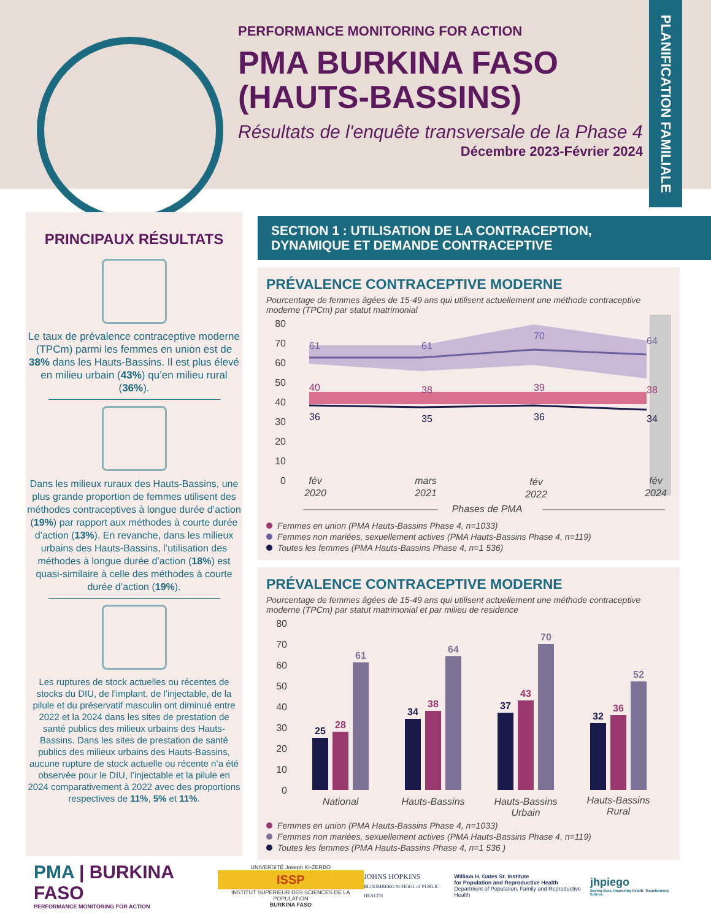PERFORMANCE MONITORING FOR ACTION
PMA BURKINA FASO (HAUTS-BASSINS)
Résultats de l'enquête transversale de la Phase 4
Décembre 2023-Février 2024
PLANIFICATION FAMILIALE
PRINCIPAUX RÉSULTATS
Le taux de prévalence contraceptive moderne (TPCm) parmi les femmes en union est de 38% dans les Hauts-Bassins. Il est plus élevé en milieu urbain (43%) qu’en milieu rural (36%).
Dans les milieux ruraux des Hauts-Bassins, une plus grande proportion de femmes utilisent des méthodes contraceptives à longue durée d’action (19%) par rapport aux méthodes à courte durée d’action (13%). En revanche, dans les milieux urbains des Hauts-Bassins, l’utilisation des méthodes à longue durée d’action (18%) est quasi-similaire à celle des méthodes à courte durée d’action (19%).
Les ruptures de stock actuelles ou récentes de stocks du DIU, de l’implant, de l’injectable, de la pilule et du préservatif masculin ont diminué entre 2022 et la 2024 dans les sites de prestation de santé publics des milieux urbains des Hauts-Bassins. Dans les sites de prestation de santé publics des milieux urbains des Hauts-Bassins, aucune rupture de stock actuelle ou récente n’a été observée pour le DIU, l’injectable et la pilule en 2024 comparativement à 2022 avec des proportions respectives de 11%, 5% et 11%.
SECTION 1 : UTILISATION DE LA CONTRACEPTION,
DYNAMIQUE ET DEMANDE CONTRACEPTIVE
PRÉVALENCE CONTRACEPTIVE MODERNE
Pourcentage de femmes âgées de 15-49 ans qui utilisent actuellement une méthode contraceptive moderne (TPCm) par statut matrimonial
80
70
60
50
40
30
20
10
0
61
61
70
64
40
38
39
38
36
35
36
34
fév
2020
mars
2021
fév
2022
fév
2024
Phases de PMA
Femmes en union (PMA Hauts-Bassins Phase 4, n=1033)
Femmes non mariées, sexuellement actives (PMA Hauts-Bassins Phase 4, n=119)
Toutes les femmes (PMA Hauts-Bassins Phase 4, n=1 536)
PRÉVALENCE CONTRACEPTIVE MODERNE
Pourcentage de femmes âgées de 15-49 ans qui utilisent actuellement une méthode contraceptive moderne (TPCm) par statut matrimonial et par milieu de residence
80
70
60
50
40
30
20
10
0
25
28
61
34
38
64
37
43
70
32
36
52
National
Hauts-Bassins
Hauts-Bassins
Urbain
Hauts-Bassins
Rural
Femmes en union (PMA Hauts-Bassins Phase 4, n=1033)
Femmes non mariées, sexuellement actives (PMA Hauts-Bassins Phase 4, n=119)
Toutes les femmes (PMA Hauts-Bassins Phase 4, n=1 536 )
PMA | BURKINA FASO
PERFORMANCE MONITORING FOR ACTION
UNIVERSITÉ Joseph KI-ZERBO
ISSP
INSTITUT SUPERIEUR DES SCIENCES DE LA POPULATION
BURKINA FASO
JOHNS HOPKINS
BLOOMBERG SCHOOL of PUBLIC HEALTH
William H. Gates Sr. Institute
for Population and Reproductive Health
Department of Population, Family and Reproductive Health
jhpiego
Saving lives. Improving health. Transforming futures.